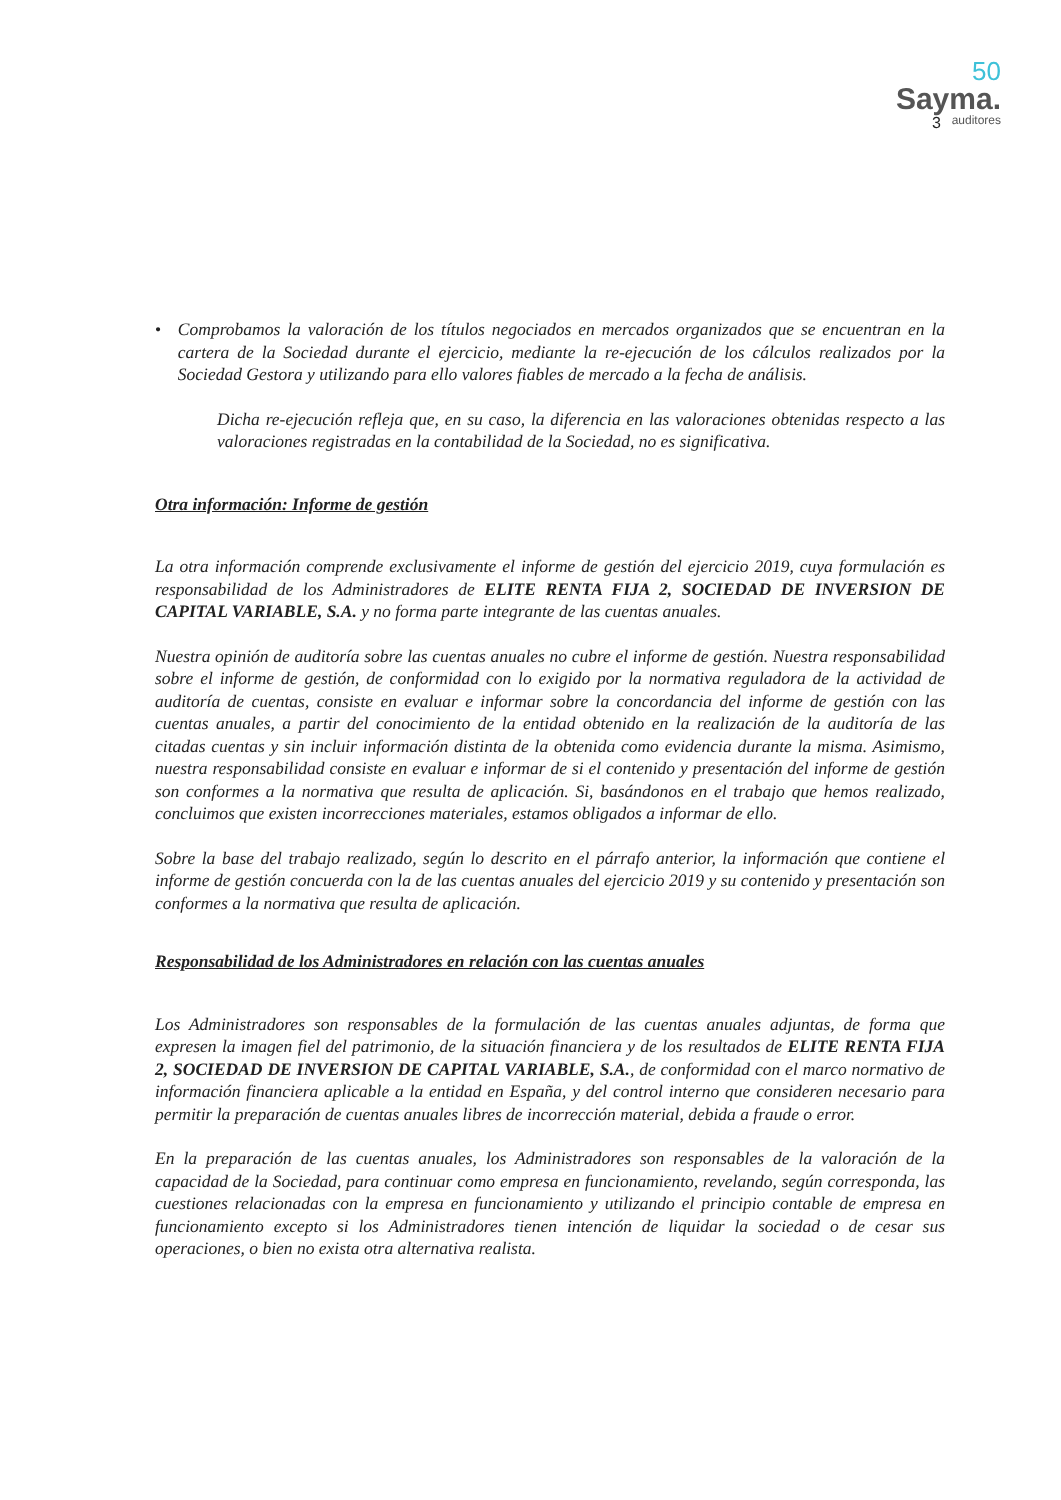50
Sayma.
auditores
3
• Comprobamos la valoración de los títulos negociados en mercados organizados que se encuentran en la cartera de la Sociedad durante el ejercicio, mediante la re-ejecución de los cálculos realizados por la Sociedad Gestora y utilizando para ello valores fiables de mercado a la fecha de análisis.
Dicha re-ejecución refleja que, en su caso, la diferencia en las valoraciones obtenidas respecto a las valoraciones registradas en la contabilidad de la Sociedad, no es significativa.
Otra información: Informe de gestión
La otra información comprende exclusivamente el informe de gestión del ejercicio 2019, cuya formulación es responsabilidad de los Administradores de ELITE RENTA FIJA 2, SOCIEDAD DE INVERSION DE CAPITAL VARIABLE, S.A. y no forma parte integrante de las cuentas anuales.
Nuestra opinión de auditoría sobre las cuentas anuales no cubre el informe de gestión. Nuestra responsabilidad sobre el informe de gestión, de conformidad con lo exigido por la normativa reguladora de la actividad de auditoría de cuentas, consiste en evaluar e informar sobre la concordancia del informe de gestión con las cuentas anuales, a partir del conocimiento de la entidad obtenido en la realización de la auditoría de las citadas cuentas y sin incluir información distinta de la obtenida como evidencia durante la misma. Asimismo, nuestra responsabilidad consiste en evaluar e informar de si el contenido y presentación del informe de gestión son conformes a la normativa que resulta de aplicación. Si, basándonos en el trabajo que hemos realizado, concluimos que existen incorrecciones materiales, estamos obligados a informar de ello.
Sobre la base del trabajo realizado, según lo descrito en el párrafo anterior, la información que contiene el informe de gestión concuerda con la de las cuentas anuales del ejercicio 2019 y su contenido y presentación son conformes a la normativa que resulta de aplicación.
Responsabilidad de los Administradores en relación con las cuentas anuales
Los Administradores son responsables de la formulación de las cuentas anuales adjuntas, de forma que expresen la imagen fiel del patrimonio, de la situación financiera y de los resultados de ELITE RENTA FIJA 2, SOCIEDAD DE INVERSION DE CAPITAL VARIABLE, S.A., de conformidad con el marco normativo de información financiera aplicable a la entidad en España, y del control interno que consideren necesario para permitir la preparación de cuentas anuales libres de incorrección material, debida a fraude o error.
En la preparación de las cuentas anuales, los Administradores son responsables de la valoración de la capacidad de la Sociedad, para continuar como empresa en funcionamiento, revelando, según corresponda, las cuestiones relacionadas con la empresa en funcionamiento y utilizando el principio contable de empresa en funcionamiento excepto si los Administradores tienen intención de liquidar la sociedad o de cesar sus operaciones, o bien no exista otra alternativa realista.